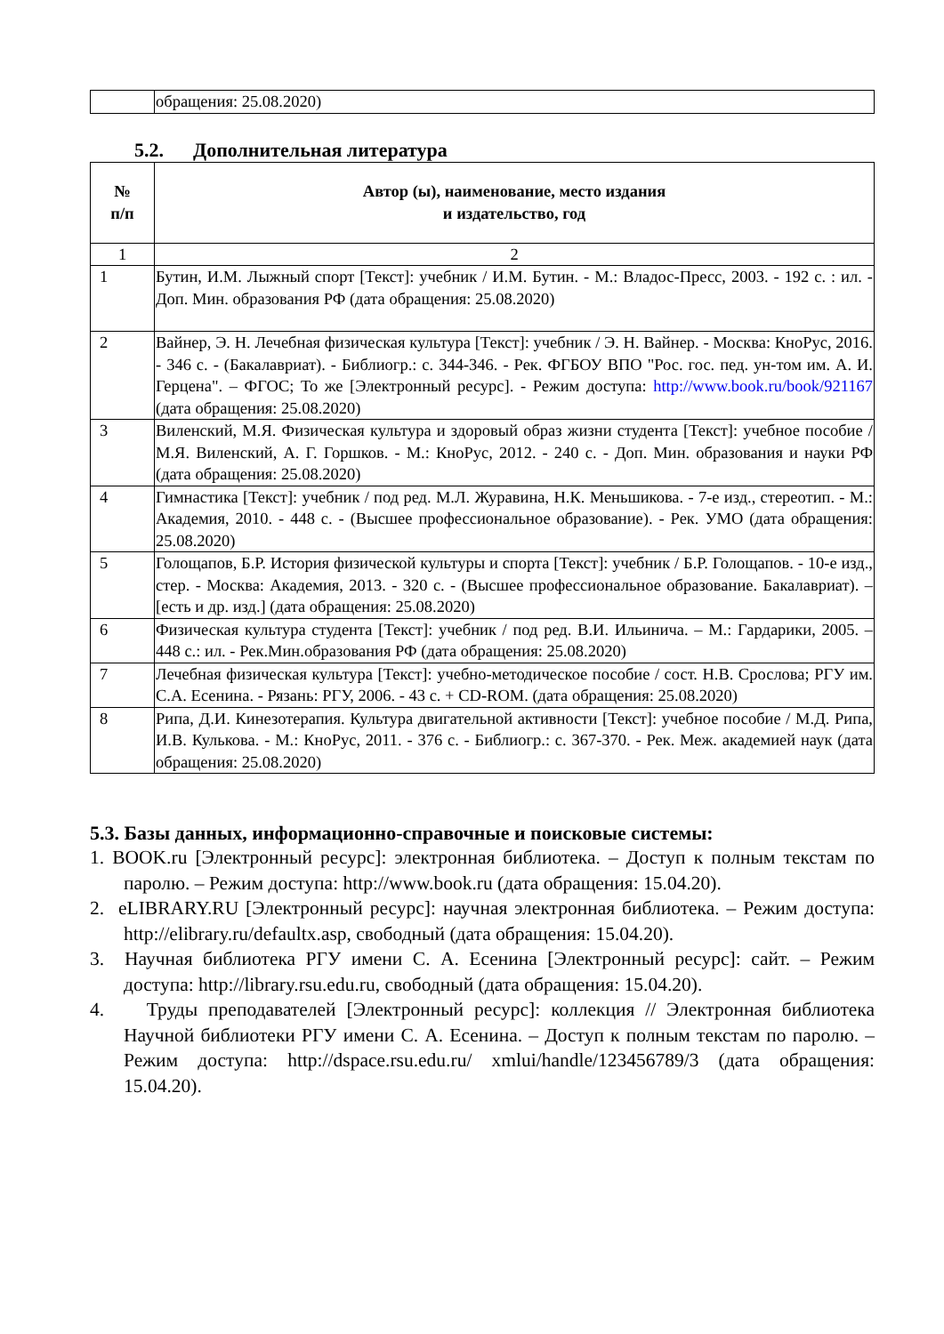| | обращения: 25.08.2020) |
5.2. Дополнительная литература
| № п/п | Автор (ы), наименование, место издания и издательство, год |
| --- | --- |
| 1 | 2 |
| 1 | Бутин, И.М. Лыжный спорт [Текст]: учебник / И.М. Бутин. - М.: Владос-Пресс, 2003. - 192 с. : ил. - Доп. Мин. образования РФ (дата обращения: 25.08.2020) |
| 2 | Вайнер, Э. Н. Лечебная физическая культура [Текст]: учебник / Э. Н. Вайнер. - Москва: КноРус, 2016. - 346 с. - (Бакалавриат). - Библиогр.: с. 344-346. - Рек. ФГБОУ ВПО "Рос. гос. пед. ун-том им. А. И. Герцена". – ФГОС; То же [Электронный ресурс]. - Режим доступа: http://www.book.ru/book/921167 (дата обращения: 25.08.2020) |
| 3 | Виленский, М.Я. Физическая культура и здоровый образ жизни студента [Текст]: учебное пособие / М.Я. Виленский, А. Г. Горшков. - М.: КноРус, 2012. - 240 с. - Доп. Мин. образования и науки РФ (дата обращения: 25.08.2020) |
| 4 | Гимнастика [Текст]: учебник / под ред. М.Л. Журавина, Н.К. Меньшикова. - 7-е изд., стереотип. - М.: Академия, 2010. - 448 с. - (Высшее профессиональное образование). - Рек. УМО (дата обращения: 25.08.2020) |
| 5 | Голощапов, Б.Р. История физической культуры и спорта [Текст]: учебник / Б.Р. Голощапов. - 10-е изд., стер. - Москва: Академия, 2013. - 320 с. - (Высшее профессиональное образование. Бакалавриат). – [есть и др. изд.] (дата обращения: 25.08.2020) |
| 6 | Физическая культура студента [Текст]: учебник / под ред. В.И. Ильинича. – М.: Гардарики, 2005. – 448 с.: ил. - Рек.Мин.образования РФ (дата обращения: 25.08.2020) |
| 7 | Лечебная физическая культура [Текст]: учебно-методическое пособие / сост. Н.В. Срослова; РГУ им. С.А. Есенина. - Рязань: РГУ, 2006. - 43 с. + CD-ROM. (дата обращения: 25.08.2020) |
| 8 | Рипа, Д.И. Кинезотерапия. Культура двигательной активности [Текст]: учебное пособие / М.Д. Рипа, И.В. Кулькова. - М.: КноРус, 2011. - 376 с. - Библиогр.: с. 367-370. - Рек. Меж. академией наук (дата обращения: 25.08.2020) |
5.3. Базы данных, информационно-справочные и поисковые системы:
1. BOOK.ru [Электронный ресурс]: электронная библиотека. – Доступ к полным текстам по паролю. – Режим доступа: http://www.book.ru (дата обращения: 15.04.20).
2. eLIBRARY.RU [Электронный ресурс]: научная электронная библиотека. – Режим доступа: http://elibrary.ru/defaultx.asp, свободный (дата обращения: 15.04.20).
3. Научная библиотека РГУ имени С. А. Есенина [Электронный ресурс]: сайт. – Режим доступа: http://library.rsu.edu.ru, свободный (дата обращения: 15.04.20).
4. Труды преподавателей [Электронный ресурс]: коллекция // Электронная библиотека Научной библиотеки РГУ имени С. А. Есенина. – Доступ к полным текстам по паролю. – Режим доступа: http://dspace.rsu.edu.ru/ xmlui/handle/123456789/3 (дата обращения: 15.04.20).